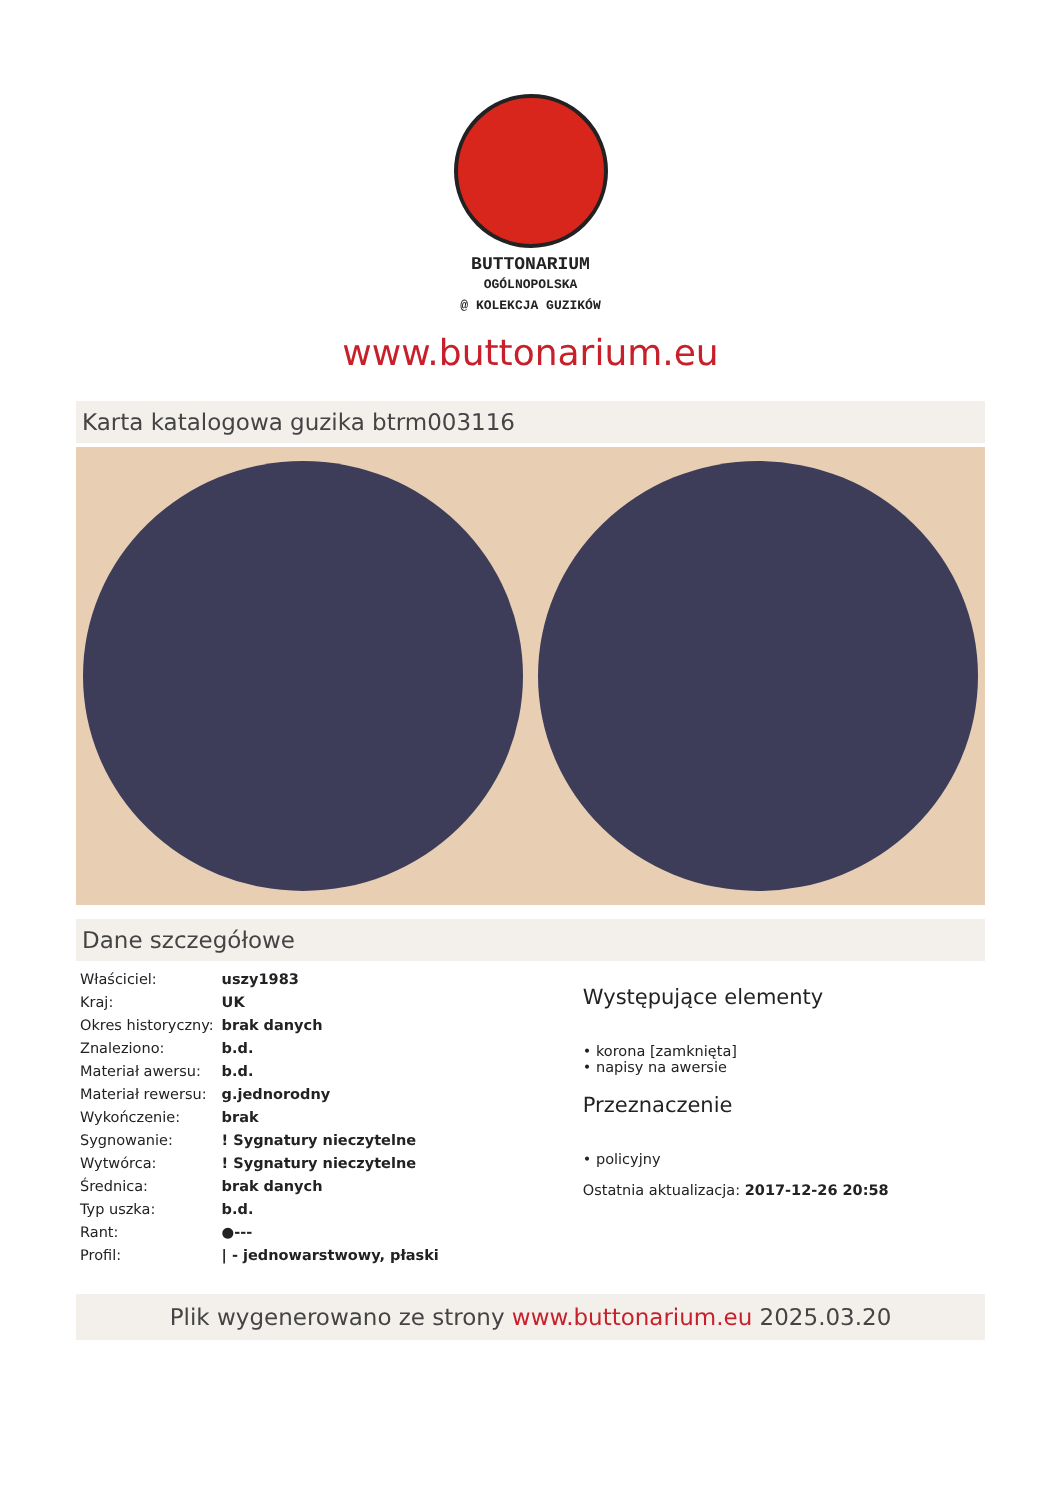BUTTONARIUM
OGÓLNOPOLSKA
@ KOLEKCJA GUZIKÓW
www.buttonarium.eu
Karta katalogowa guzika btrm003116
Dane szczegółowe
| Właściciel: | uszy1983 |
| Kraj: | UK |
| Okres historyczny: | brak danych |
| Znaleziono: | b.d. |
| Materiał awersu: | b.d. |
| Materiał rewersu: | g.jednorodny |
| Wykończenie: | brak |
| Sygnowanie: | ! Sygnatury nieczytelne |
| Wytwórca: | ! Sygnatury nieczytelne |
| Średnica: | brak danych |
| Typ uszka: | b.d. |
| Rant: | ●--- |
| Profil: | / - jednowarstwowy, płaski |
Występujące elementy
• korona [zamknięta]
• napisy na awersie
Przeznaczenie
• policyjny
Ostatnia aktualizacja: 2017-12-26 20:58
Plik wygenerowano ze strony www.buttonarium.eu 2025.03.20